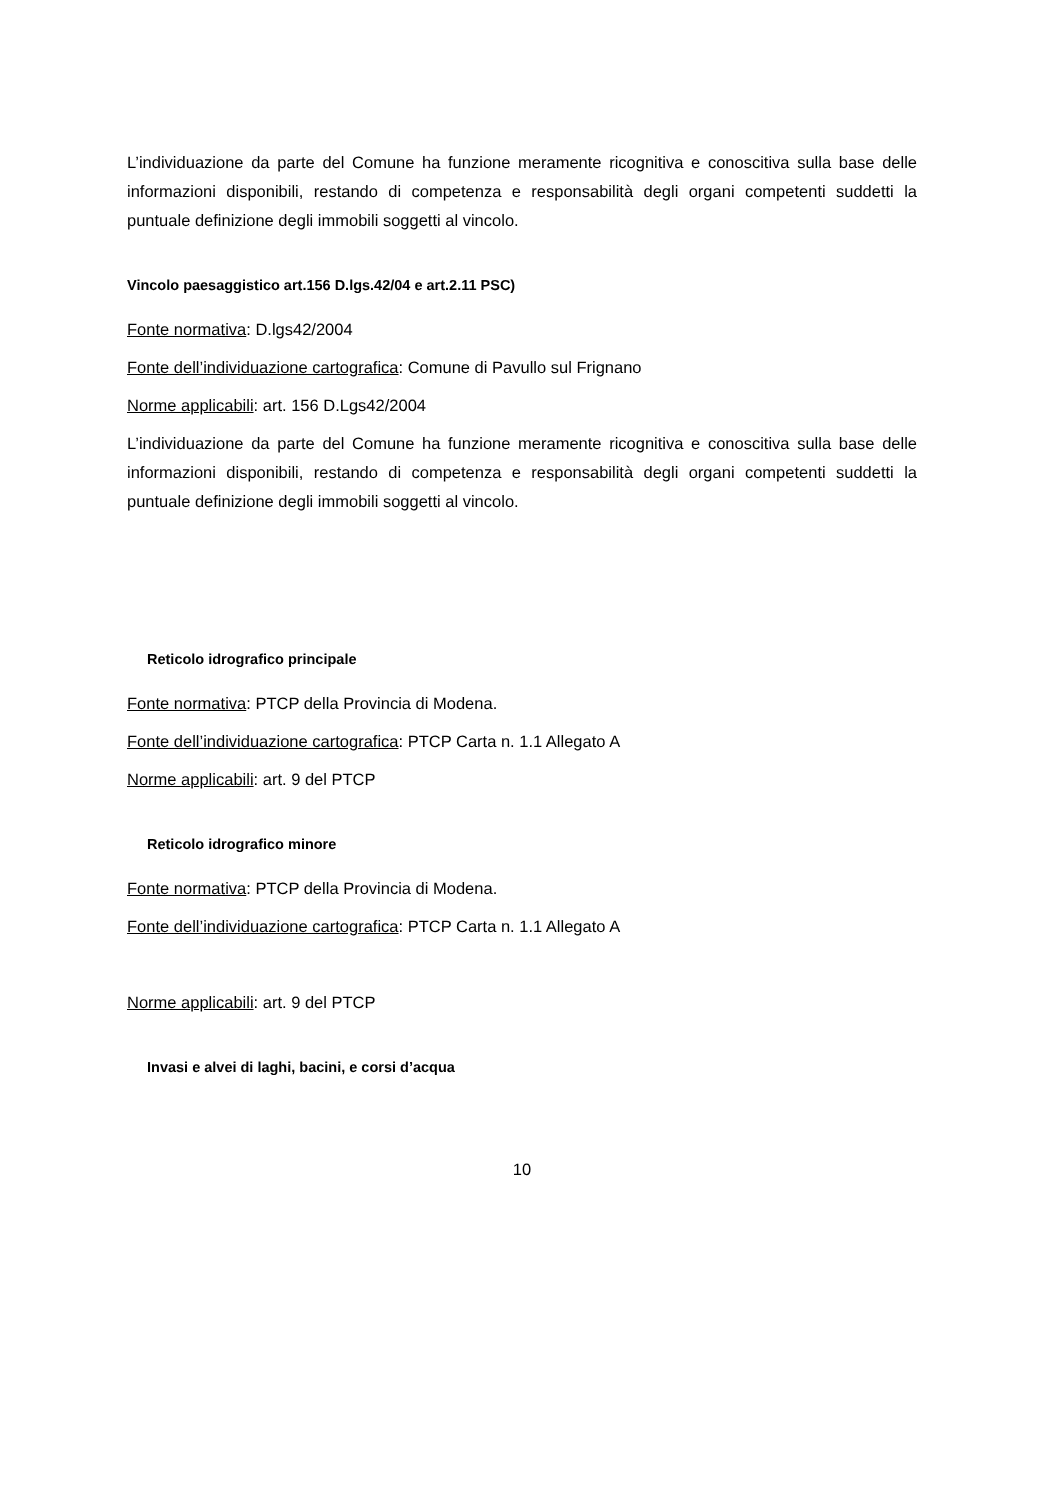L’individuazione da parte del Comune ha funzione meramente ricognitiva e conoscitiva sulla base delle informazioni disponibili, restando di competenza e responsabilità degli organi competenti suddetti la puntuale definizione degli immobili soggetti al vincolo.
Vincolo paesaggistico art.156 D.lgs.42/04 e art.2.11 PSC)
Fonte normativa: D.lgs42/2004
Fonte dell’individuazione cartografica: Comune di Pavullo sul Frignano
Norme applicabili: art. 156 D.Lgs42/2004
L’individuazione da parte del Comune ha funzione meramente ricognitiva e conoscitiva sulla base delle informazioni disponibili, restando di competenza e responsabilità degli organi competenti suddetti la puntuale definizione degli immobili soggetti al vincolo.
Reticolo idrografico principale
Fonte normativa: PTCP della Provincia di Modena.
Fonte dell’individuazione cartografica: PTCP Carta n. 1.1 Allegato A
Norme applicabili: art. 9 del PTCP
Reticolo idrografico minore
Fonte normativa: PTCP della Provincia di Modena.
Fonte dell’individuazione cartografica: PTCP Carta n. 1.1 Allegato A
Norme applicabili: art. 9 del PTCP
Invasi e alvei di laghi, bacini, e corsi d’acqua
10